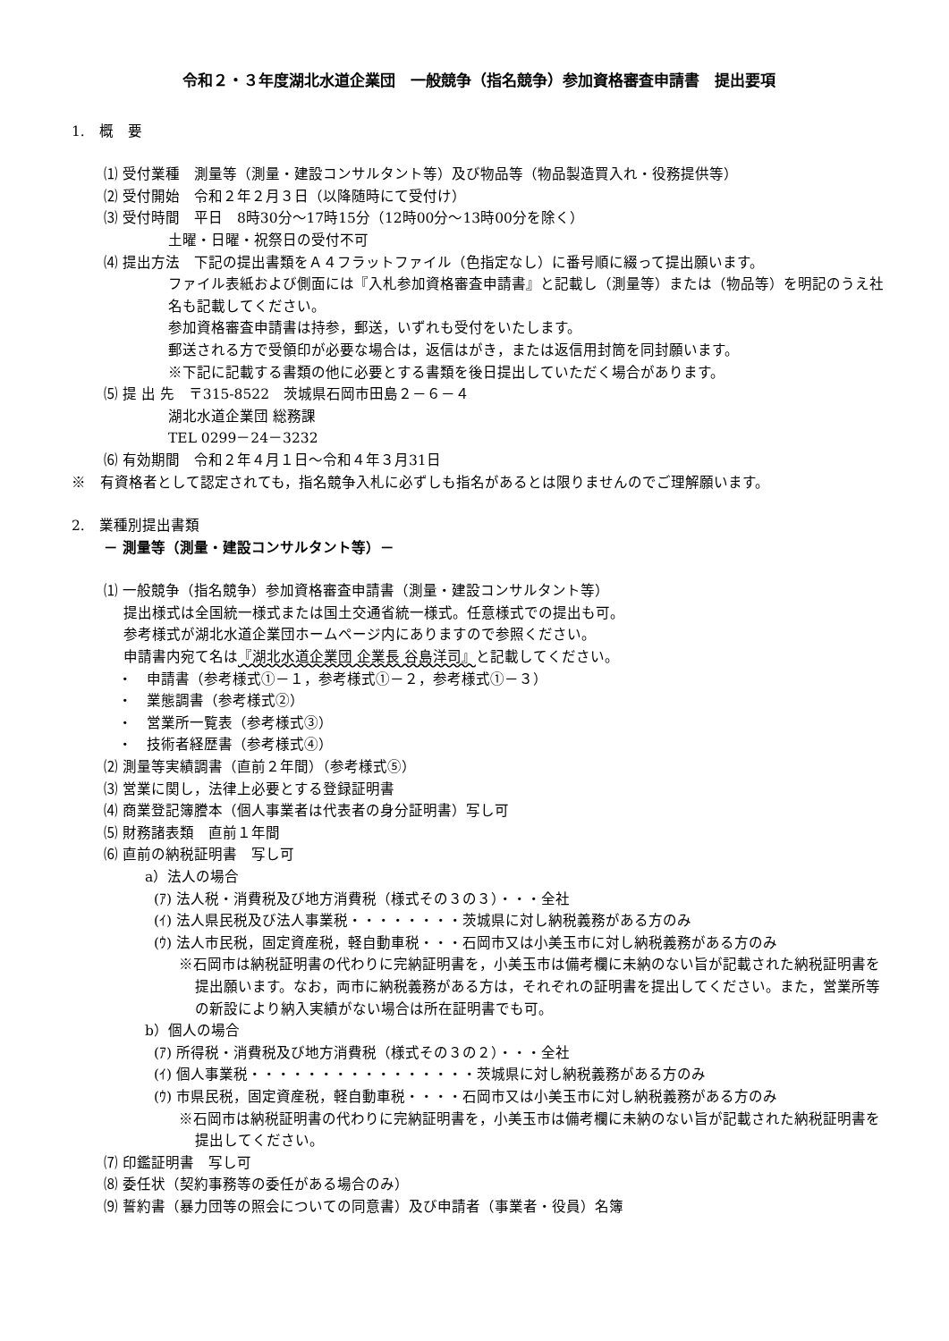令和２・３年度湖北水道企業団　一般競争（指名競争）参加資格審査申請書　提出要項
1.　概　要
⑴ 受付業種　測量等（測量・建設コンサルタント等）及び物品等（物品製造買入れ・役務提供等）
⑵ 受付開始　令和２年２月３日（以降随時にて受付け）
⑶ 受付時間　平日　8時30分～17時15分（12時00分～13時00分を除く）
土曜・日曜・祝祭日の受付不可
⑷ 提出方法　下記の提出書類をＡ４フラットファイル（色指定なし）に番号順に綴って提出願います。
ファイル表紙および側面には『入札参加資格審査申請書』と記載し（測量等）または（物品等）を明記のうえ社名も記載してください。
参加資格審査申請書は持参，郵送，いずれも受付をいたします。
郵送される方で受領印が必要な場合は，返信はがき，または返信用封筒を同封願います。
※下記に記載する書類の他に必要とする書類を後日提出していただく場合があります。
⑸ 提 出 先　〒315-8522　茨城県石岡市田島２－６－４
湖北水道企業団 総務課
TEL 0299－24－3232
⑹ 有効期間　令和２年４月１日～令和４年３月31日
※　有資格者として認定されても，指名競争入札に必ずしも指名があるとは限りませんのでご理解願います。
2.　業種別提出書類
－ 測量等（測量・建設コンサルタント等）－
⑴ 一般競争（指名競争）参加資格審査申請書（測量・建設コンサルタント等）
提出様式は全国統一様式または国土交通省統一様式。任意様式での提出も可。
参考様式が湖北水道企業団ホームページ内にありますので参照ください。
申請書内宛て名は『湖北水道企業団 企業長 谷島洋司』と記載してください。
・　申請書（参考様式①－１，参考様式①－２，参考様式①－３）
・　業態調書（参考様式②）
・　営業所一覧表（参考様式③）
・　技術者経歴書（参考様式④）
⑵ 測量等実績調書（直前２年間）（参考様式⑤）
⑶ 営業に関し，法律上必要とする登録証明書
⑷ 商業登記簿謄本（個人事業者は代表者の身分証明書）写し可
⑸ 財務諸表類　直前１年間
⑹ 直前の納税証明書　写し可
a）法人の場合
(ｱ) 法人税・消費税及び地方消費税（様式その３の３）・・・全社
(ｲ) 法人県民税及び法人事業税・・・・・・・・茨城県に対し納税義務がある方のみ
(ｳ) 法人市民税，固定資産税，軽自動車税・・・石岡市又は小美玉市に対し納税義務がある方のみ
※石岡市は納税証明書の代わりに完納証明書を，小美玉市は備考欄に未納のない旨が記載された納税証明書を提出願います。なお，両市に納税義務がある方は，それぞれの証明書を提出してください。また，営業所等の新設により納入実績がない場合は所在証明書でも可。
b）個人の場合
(ｱ) 所得税・消費税及び地方消費税（様式その３の２）・・・全社
(ｲ) 個人事業税・・・・・・・・・・・・・・・・茨城県に対し納税義務がある方のみ
(ｳ) 市県民税，固定資産税，軽自動車税・・・・石岡市又は小美玉市に対し納税義務がある方のみ
※石岡市は納税証明書の代わりに完納証明書を，小美玉市は備考欄に未納のない旨が記載された納税証明書を提出してください。
⑺ 印鑑証明書　写し可
⑻ 委任状（契約事務等の委任がある場合のみ）
⑼ 誓約書（暴力団等の照会についての同意書）及び申請者（事業者・役員）名簿